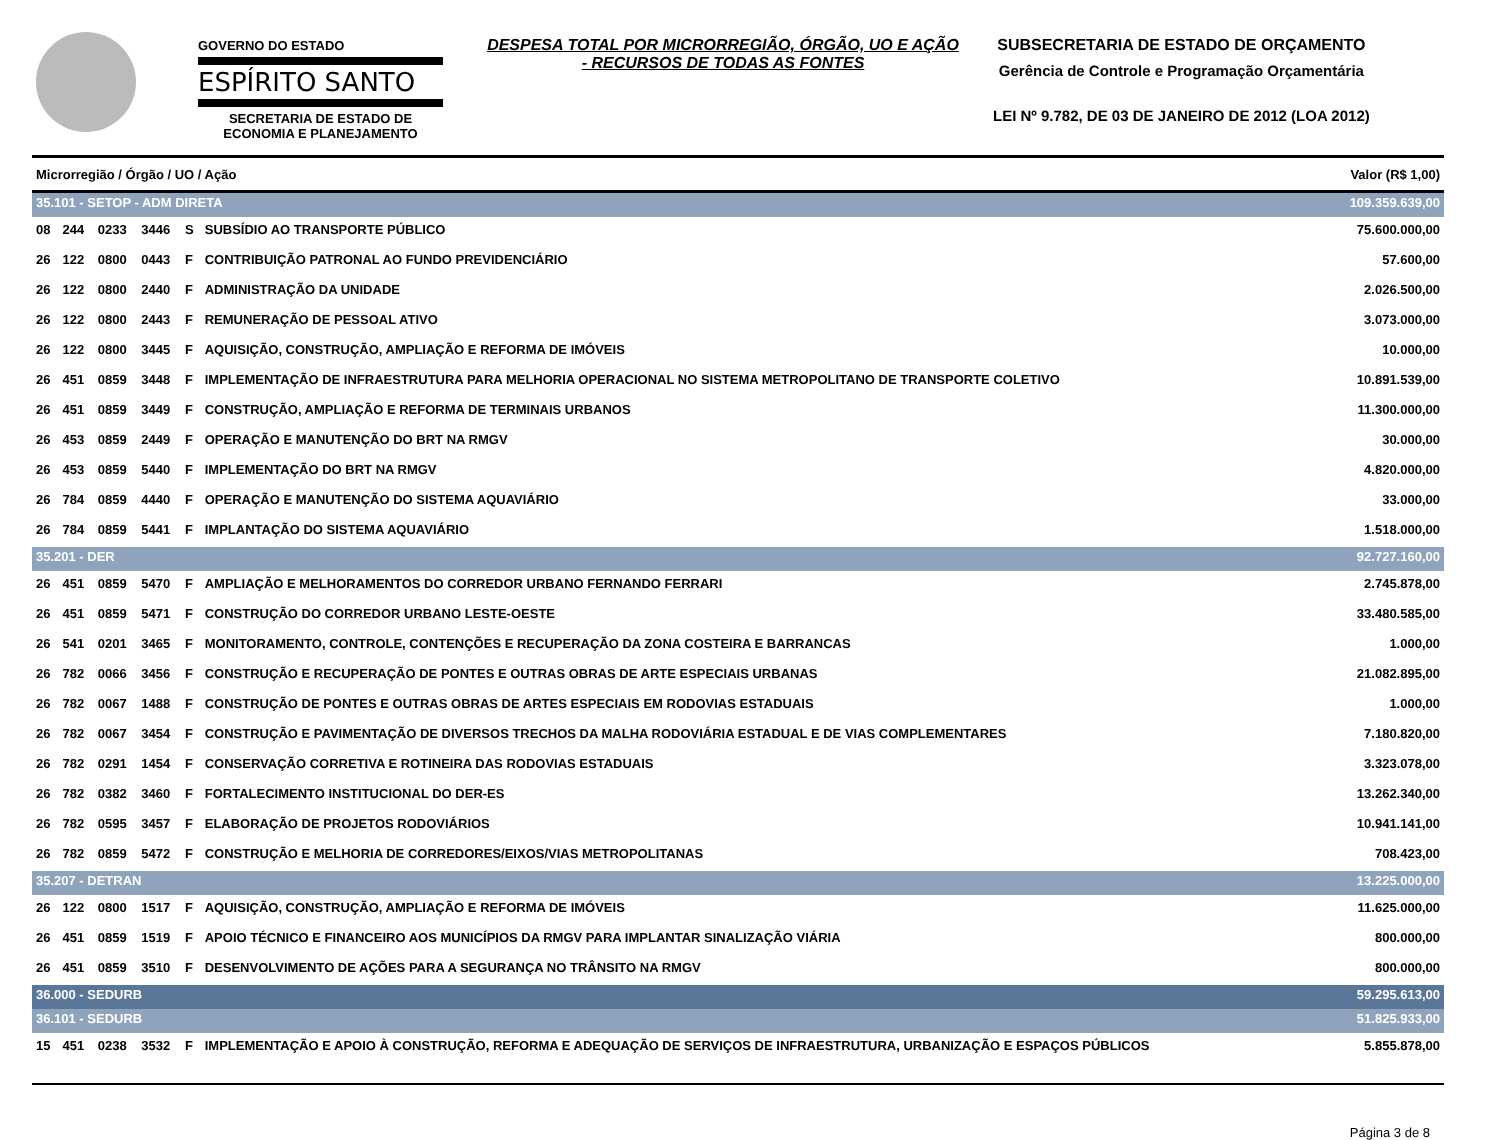GOVERNO DO ESTADO
ESPÍRITO SANTO
SECRETARIA DE ESTADO DE ECONOMIA E PLANEJAMENTO
DESPESA TOTAL POR MICRORREGIÃO, ÓRGÃO, UO E AÇÃO - RECURSOS DE TODAS AS FONTES
SUBSECRETARIA DE ESTADO DE ORÇAMENTO
Gerência de Controle e Programação Orçamentária
LEI Nº 9.782, DE 03 DE JANEIRO DE 2012 (LOA 2012)
| Microrregião / Órgão / UO / Ação | | | | | | Valor (R$ 1,00) |
| --- | --- | --- | --- | --- | --- | --- |
| 35.101 - SETOP - ADM DIRETA | | | | | | 109.359.639,00 |
| 08 | 244 | 0233 | 3446 | S | SUBSÍDIO AO TRANSPORTE PÚBLICO | 75.600.000,00 |
| 26 | 122 | 0800 | 0443 | F | CONTRIBUIÇÃO PATRONAL AO FUNDO PREVIDENCIÁRIO | 57.600,00 |
| 26 | 122 | 0800 | 2440 | F | ADMINISTRAÇÃO DA UNIDADE | 2.026.500,00 |
| 26 | 122 | 0800 | 2443 | F | REMUNERAÇÃO DE PESSOAL ATIVO | 3.073.000,00 |
| 26 | 122 | 0800 | 3445 | F | AQUISIÇÃO, CONSTRUÇÃO, AMPLIAÇÃO E REFORMA DE IMÓVEIS | 10.000,00 |
| 26 | 451 | 0859 | 3448 | F | IMPLEMENTAÇÃO DE INFRAESTRUTURA PARA MELHORIA OPERACIONAL NO SISTEMA METROPOLITANO DE TRANSPORTE COLETIVO | 10.891.539,00 |
| 26 | 451 | 0859 | 3449 | F | CONSTRUÇÃO, AMPLIAÇÃO E REFORMA DE TERMINAIS URBANOS | 11.300.000,00 |
| 26 | 453 | 0859 | 2449 | F | OPERAÇÃO E MANUTENÇÃO DO BRT NA RMGV | 30.000,00 |
| 26 | 453 | 0859 | 5440 | F | IMPLEMENTAÇÃO DO BRT NA RMGV | 4.820.000,00 |
| 26 | 784 | 0859 | 4440 | F | OPERAÇÃO E MANUTENÇÃO DO SISTEMA AQUAVIÁRIO | 33.000,00 |
| 26 | 784 | 0859 | 5441 | F | IMPLANTAÇÃO DO SISTEMA AQUAVIÁRIO | 1.518.000,00 |
| 35.201 - DER | | | | | | 92.727.160,00 |
| 26 | 451 | 0859 | 5470 | F | AMPLIAÇÃO E MELHORAMENTOS DO CORREDOR URBANO FERNANDO FERRARI | 2.745.878,00 |
| 26 | 451 | 0859 | 5471 | F | CONSTRUÇÃO DO CORREDOR URBANO LESTE-OESTE | 33.480.585,00 |
| 26 | 541 | 0201 | 3465 | F | MONITORAMENTO, CONTROLE, CONTENÇÕES E RECUPERAÇÃO DA ZONA COSTEIRA E BARRANCAS | 1.000,00 |
| 26 | 782 | 0066 | 3456 | F | CONSTRUÇÃO E RECUPERAÇÃO DE PONTES E OUTRAS OBRAS DE ARTE ESPECIAIS URBANAS | 21.082.895,00 |
| 26 | 782 | 0067 | 1488 | F | CONSTRUÇÃO DE PONTES E OUTRAS OBRAS DE ARTES ESPECIAIS EM RODOVIAS ESTADUAIS | 1.000,00 |
| 26 | 782 | 0067 | 3454 | F | CONSTRUÇÃO E PAVIMENTAÇÃO DE DIVERSOS TRECHOS DA MALHA RODOVIÁRIA ESTADUAL E DE VIAS COMPLEMENTARES | 7.180.820,00 |
| 26 | 782 | 0291 | 1454 | F | CONSERVAÇÃO CORRETIVA E ROTINEIRA DAS RODOVIAS ESTADUAIS | 3.323.078,00 |
| 26 | 782 | 0382 | 3460 | F | FORTALECIMENTO INSTITUCIONAL DO DER-ES | 13.262.340,00 |
| 26 | 782 | 0595 | 3457 | F | ELABORAÇÃO DE PROJETOS RODOVIÁRIOS | 10.941.141,00 |
| 26 | 782 | 0859 | 5472 | F | CONSTRUÇÃO E MELHORIA DE CORREDORES/EIXOS/VIAS METROPOLITANAS | 708.423,00 |
| 35.207 - DETRAN | | | | | | 13.225.000,00 |
| 26 | 122 | 0800 | 1517 | F | AQUISIÇÃO, CONSTRUÇÃO, AMPLIAÇÃO E REFORMA DE IMÓVEIS | 11.625.000,00 |
| 26 | 451 | 0859 | 1519 | F | APOIO TÉCNICO E FINANCEIRO AOS MUNICÍPIOS DA RMGV PARA IMPLANTAR SINALIZAÇÃO VIÁRIA | 800.000,00 |
| 26 | 451 | 0859 | 3510 | F | DESENVOLVIMENTO DE AÇÕES PARA A SEGURANÇA NO TRÂNSITO NA RMGV | 800.000,00 |
| 36.000 - SEDURB | | | | | | 59.295.613,00 |
| 36.101 - SEDURB | | | | | | 51.825.933,00 |
| 15 | 451 | 0238 | 3532 | F | IMPLEMENTAÇÃO E APOIO À CONSTRUÇÃO, REFORMA E ADEQUAÇÃO DE SERVIÇOS DE INFRAESTRUTURA, URBANIZAÇÃO E ESPAÇOS PÚBLICOS | 5.855.878,00 |
Página 3 de 8